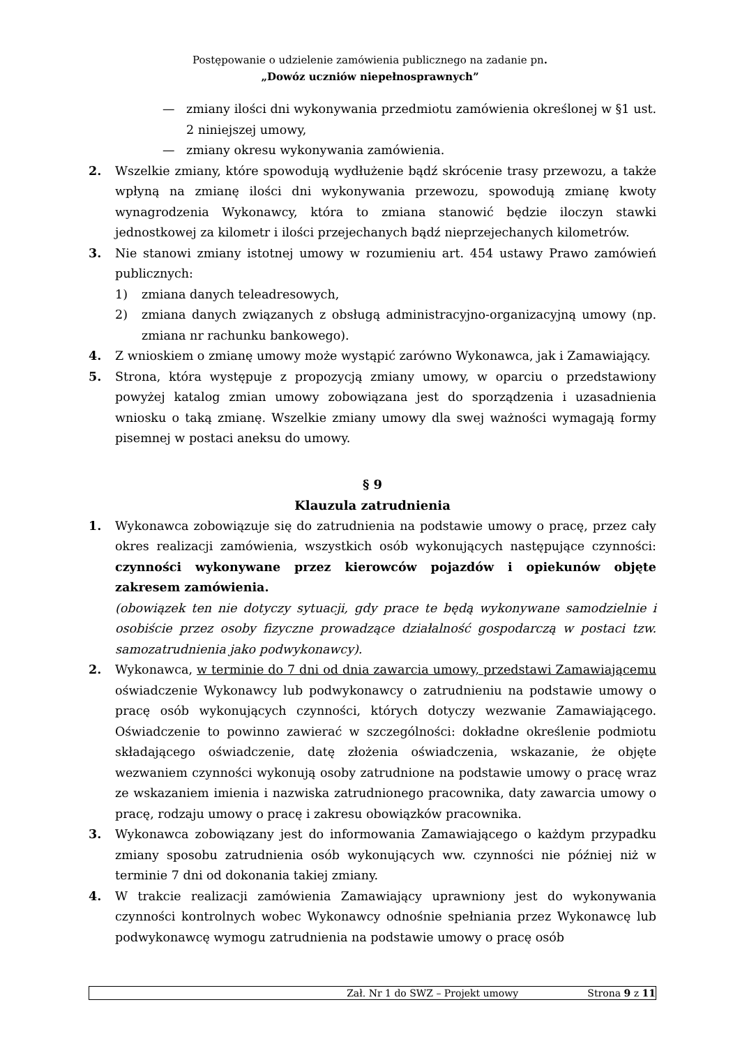Postępowanie o udzielenie zamówienia publicznego na zadanie pn.
„Dowóz uczniów niepełnosprawnych”
— zmiany ilości dni wykonywania przedmiotu zamówienia określonej w §1 ust. 2 niniejszej umowy,
— zmiany okresu wykonywania zamówienia.
2. Wszelkie zmiany, które spowodują wydłużenie bądź skrócenie trasy przewozu, a także wpłyną na zmianę ilości dni wykonywania przewozu, spowodują zmianę kwoty wynagrodzenia Wykonawcy, która to zmiana stanowić będzie iloczyn stawki jednostkowej za kilometr i ilości przejechanych bądź nieprzejechanych kilometrów.
3. Nie stanowi zmiany istotnej umowy w rozumieniu art. 454 ustawy Prawo zamówień publicznych:
1) zmiana danych teleadresowych,
2) zmiana danych związanych z obsługą administracyjno-organizacyjną umowy (np. zmiana nr rachunku bankowego).
4. Z wnioskiem o zmianę umowy może wystąpić zarówno Wykonawca, jak i Zamawiający.
5. Strona, która występuje z propozycją zmiany umowy, w oparciu o przedstawiony powyżej katalog zmian umowy zobowiązana jest do sporządzenia i uzasadnienia wniosku o taką zmianę. Wszelkie zmiany umowy dla swej ważności wymagają formy pisemnej w postaci aneksu do umowy.
§ 9
Klauzula zatrudnienia
1. Wykonawca zobowiązuje się do zatrudnienia na podstawie umowy o pracę, przez cały okres realizacji zamówienia, wszystkich osób wykonujących następujące czynności: czynności wykonywane przez kierowców pojazdów i opiekunów objęte zakresem zamówienia.
(obowiązek ten nie dotyczy sytuacji, gdy prace te będą wykonywane samodzielnie i osobiście przez osoby fizyczne prowadzące działalność gospodarczą w postaci tzw. samozatrudnienia jako podwykonawcy).
2. Wykonawca, w terminie do 7 dni od dnia zawarcia umowy, przedstawi Zamawiającemu oświadczenie Wykonawcy lub podwykonawcy o zatrudnieniu na podstawie umowy o pracę osób wykonujących czynności, których dotyczy wezwanie Zamawiającego. Oświadczenie to powinno zawierać w szczególności: dokładne określenie podmiotu składającego oświadczenie, datę złożenia oświadczenia, wskazanie, że objęte wezwaniem czynności wykonują osoby zatrudnione na podstawie umowy o pracę wraz ze wskazaniem imienia i nazwiska zatrudnionego pracownika, daty zawarcia umowy o pracę, rodzaju umowy o pracę i zakresu obowiązków pracownika.
3. Wykonawca zobowiązany jest do informowania Zamawiającego o każdym przypadku zmiany sposobu zatrudnienia osób wykonujących ww. czynności nie później niż w terminie 7 dni od dokonania takiej zmiany.
4. W trakcie realizacji zamówienia Zamawiający uprawniony jest do wykonywania czynności kontrolnych wobec Wykonawcy odnośnie spełniania przez Wykonawcę lub podwykonawcę wymogu zatrudnienia na podstawie umowy o pracę osób
Zał. Nr 1 do SWZ – Projekt umowy Strona 9 z 11